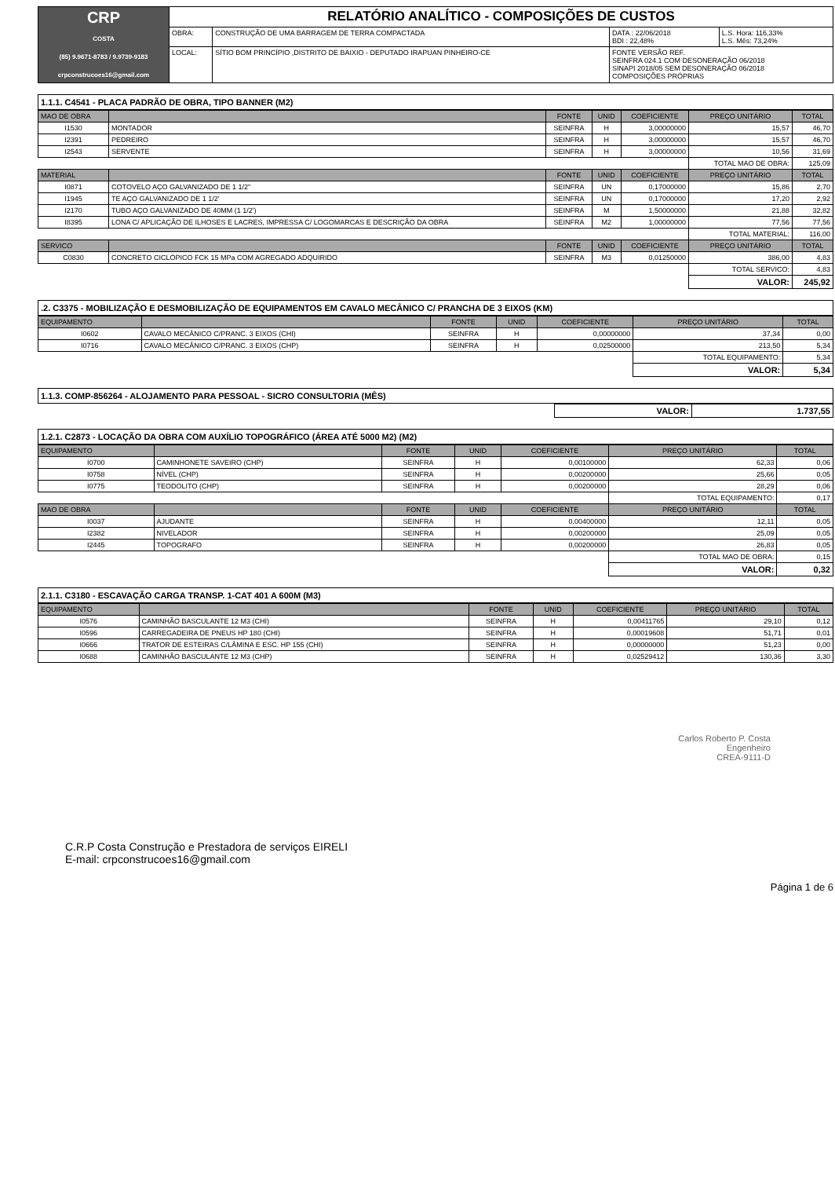| CRP COSTA (85) 9.9671-8783 / 9.9739-9183 crpconstrucoes16@gmail.com | RELATÓRIO ANALÍTICO - COMPOSIÇÕES DE CUSTOS | | | |
| | OBRA: | CONSTRUÇÃO DE UMA BARRAGEM DE TERRA COMPACTADA | DATA : 22/06/2018 BDI : 22,48% | L.S. Hora: 116,33% L.S. Mês: 73,24% |
| | LOCAL: | SÍTIO BOM PRINCÍPIO ,DISTRITO DE BAIXIO - DEPUTADO IRAPUAN PINHEIRO-CE | FONTE VERSÃO REF. SEINFRA 024.1 COM DESONERAÇÃO 06/2018 SINAPI 2018/05 SEM DESONERAÇÃO 06/2018 COMPOSIÇÕES PRÓPRIAS | |
1.1.1. C4541 - PLACA PADRÃO DE OBRA, TIPO BANNER (M2)
| MAO DE OBRA | | FONTE | UNID | COEFICIENTE | PREÇO UNITÁRIO | TOTAL |
| --- | --- | --- | --- | --- | --- | --- |
| I1530 | MONTADOR | SEINFRA | H | 3,00000000 | 15,57 | 46,70 |
| I2391 | PEDREIRO | SEINFRA | H | 3,00000000 | 15,57 | 46,70 |
| I2543 | SERVENTE | SEINFRA | H | 3,00000000 | 10,56 | 31,69 |
| | | | | | TOTAL MAO DE OBRA: | 125,09 |
| MATERIAL | | FONTE | UNID | COEFICIENTE | PREÇO UNITÁRIO | TOTAL |
| I0871 | COTOVELO AÇO GALVANIZADO DE 1 1/2" | SEINFRA | UN | 0,17000000 | 15,86 | 2,70 |
| I1945 | TE AÇO GALVANIZADO DE 1 1/2' | SEINFRA | UN | 0,17000000 | 17,20 | 2,92 |
| I2170 | TUBO AÇO GALVANIZADO DE 40MM (1 1/2') | SEINFRA | M | 1,50000000 | 21,88 | 32,82 |
| I8395 | LONA C/ APLICAÇÃO DE ILHOSES E LACRES, IMPRESSA C/ LOGOMARCAS E DESCRIÇÃO DA OBRA | SEINFRA | M2 | 1,00000000 | 77,56 | 77,56 |
| | | | | | TOTAL MATERIAL: | 116,00 |
| SERVICO | | FONTE | UNID | COEFICIENTE | PREÇO UNITÁRIO | TOTAL |
| C0830 | CONCRETO CICLÓPICO FCK 15 MPa COM AGREGADO ADQUIRIDO | SEINFRA | M3 | 0,01250000 | 386,00 | 4,83 |
| | | | | | TOTAL SERVICO: | 4,83 |
| | | | | | VALOR: | 245,92 |
.2. C3375 - MOBILIZAÇÃO E DESMOBILIZAÇÃO DE EQUIPAMENTOS EM CAVALO MECÂNICO C/ PRANCHA DE 3 EIXOS (KM)
| EQUIPAMENTO | | FONTE | UNID | COEFICIENTE | PREÇO UNITÁRIO | TOTAL |
| --- | --- | --- | --- | --- | --- | --- |
| I0602 | CAVALO MECÂNICO C/PRANC. 3 EIXOS (CHI) | SEINFRA | H | 0,00000000 | 37,34 | 0,00 |
| I0716 | CAVALO MECÂNICO C/PRANC. 3 EIXOS (CHP) | SEINFRA | H | 0,02500000 | 213,50 | 5,34 |
| | | | | | TOTAL EQUIPAMENTO: | 5,34 |
| | | | | | VALOR: | 5,34 |
1.1.3. COMP-856264 - ALOJAMENTO PARA PESSOAL - SICRO CONSULTORIA (MÊS)
| | VALOR: | 1.737,55 |
1.2.1. C2873 - LOCAÇÃO DA OBRA COM AUXÍLIO TOPOGRÁFICO (ÁREA ATÉ 5000 M2) (M2)
| EQUIPAMENTO | | FONTE | UNID | COEFICIENTE | PREÇO UNITÁRIO | TOTAL |
| --- | --- | --- | --- | --- | --- | --- |
| I0700 | CAMINHONETE SAVEIRO (CHP) | SEINFRA | H | 0,00100000 | 62,33 | 0,06 |
| I0758 | NÍVEL (CHP) | SEINFRA | H | 0,00200000 | 25,66 | 0,05 |
| I0775 | TEODOLITO (CHP) | SEINFRA | H | 0,00200000 | 28,29 | 0,06 |
| | | | | | TOTAL EQUIPAMENTO: | 0,17 |
| MAO DE OBRA | | FONTE | UNID | COEFICIENTE | PREÇO UNITÁRIO | TOTAL |
| I0037 | AJUDANTE | SEINFRA | H | 0,00400000 | 12,11 | 0,05 |
| I2382 | NIVELADOR | SEINFRA | H | 0,00200000 | 25,09 | 0,05 |
| I2445 | TOPOGRAFO | SEINFRA | H | 0,00200000 | 26,83 | 0,05 |
| | | | | | TOTAL MAO DE OBRA: | 0,15 |
| | | | | | VALOR: | 0,32 |
2.1.1. C3180 - ESCAVAÇÃO CARGA TRANSP. 1-CAT 401 A 600M (M3)
| EQUIPAMENTO | | FONTE | UNID | COEFICIENTE | PREÇO UNITÁRIO | TOTAL |
| --- | --- | --- | --- | --- | --- | --- |
| I0576 | CAMINHÃO BASCULANTE 12 M3 (CHI) | SEINFRA | H | 0,00411765 | 29,10 | 0,12 |
| I0596 | CARREGADEIRA DE PNEUS HP 180 (CHI) | SEINFRA | H | 0,00019608 | 51,71 | 0,01 |
| I0666 | TRATOR DE ESTEIRAS C/LÂMINA E ESC. HP 155 (CHI) | SEINFRA | H | 0,00000000 | 51,23 | 0,00 |
| I0688 | CAMINHÃO BASCULANTE 12 M3 (CHP) | SEINFRA | H | 0,02529412 | 130,36 | 3,30 |
Carlos Roberto P. Costa
Engenheiro
CREA-9111-D
C.R.P Costa Construção e Prestadora de serviços EIRELI
E-mail: crpconstrucoes16@gmail.com
Página 1 de 6